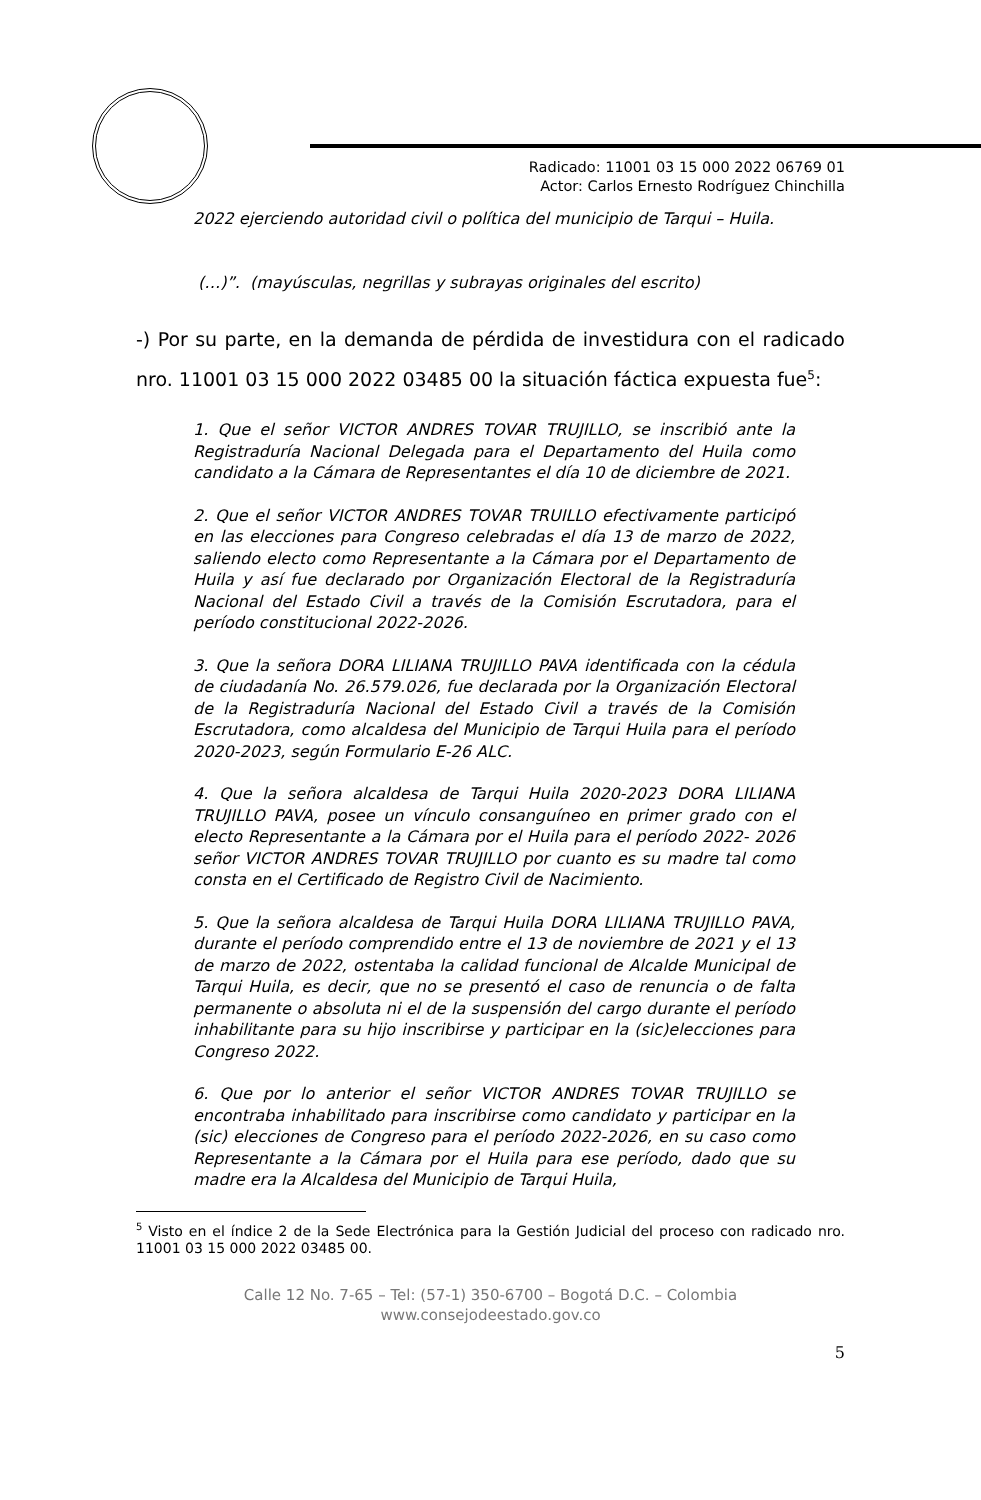Radicado: 11001 03 15 000 2022 06769 01
Actor: Carlos Ernesto Rodríguez Chinchilla
2022 ejerciendo autoridad civil o política del municipio de Tarqui – Huila.
(…)”. (mayúsculas, negrillas y subrayas originales del escrito)
-) Por su parte, en la demanda de pérdida de investidura con el radicado nro. 11001 03 15 000 2022 03485 00 la situación fáctica expuesta fue<sup>5</sup>:
1. Que el señor VICTOR ANDRES TOVAR TRUJILLO, se inscribió ante la Registraduría Nacional Delegada para el Departamento del Huila como candidato a la Cámara de Representantes el día 10 de diciembre de 2021.
2. Que el señor VICTOR ANDRES TOVAR TRUILLO efectivamente participó en las elecciones para Congreso celebradas el día 13 de marzo de 2022, saliendo electo como Representante a la Cámara por el Departamento de Huila y así fue declarado por Organización Electoral de la Registraduría Nacional del Estado Civil a través de la Comisión Escrutadora, para el período constitucional 2022-2026.
3. Que la señora DORA LILIANA TRUJILLO PAVA identificada con la cédula de ciudadanía No. 26.579.026, fue declarada por la Organización Electoral de la Registraduría Nacional del Estado Civil a través de la Comisión Escrutadora, como alcaldesa del Municipio de Tarqui Huila para el período 2020-2023, según Formulario E-26 ALC.
4. Que la señora alcaldesa de Tarqui Huila 2020-2023 DORA LILIANA TRUJILLO PAVA, posee un vínculo consanguíneo en primer grado con el electo Representante a la Cámara por el Huila para el período 2022- 2026 señor VICTOR ANDRES TOVAR TRUJILLO por cuanto es su madre tal como consta en el Certificado de Registro Civil de Nacimiento.
5. Que la señora alcaldesa de Tarqui Huila DORA LILIANA TRUJILLO PAVA, durante el período comprendido entre el 13 de noviembre de 2021 y el 13 de marzo de 2022, ostentaba la calidad funcional de Alcalde Municipal de Tarqui Huila, es decir, que no se presentó el caso de renuncia o de falta permanente o absoluta ni el de la suspensión del cargo durante el período inhabilitante para su hijo inscribirse y participar en la (sic)elecciones para Congreso 2022.
6. Que por lo anterior el señor VICTOR ANDRES TOVAR TRUJILLO se encontraba inhabilitado para inscribirse como candidato y participar en la (sic) elecciones de Congreso para el período 2022-2026, en su caso como Representante a la Cámara por el Huila para ese período, dado que su madre era la Alcaldesa del Municipio de Tarqui Huila,
<sup>5</sup> Visto en el índice 2 de la Sede Electrónica para la Gestión Judicial del proceso con radicado nro. 11001 03 15 000 2022 03485 00.
Calle 12 No. 7-65 – Tel: (57-1) 350-6700 – Bogotá D.C. – Colombia
www.consejodeestado.gov.co
5